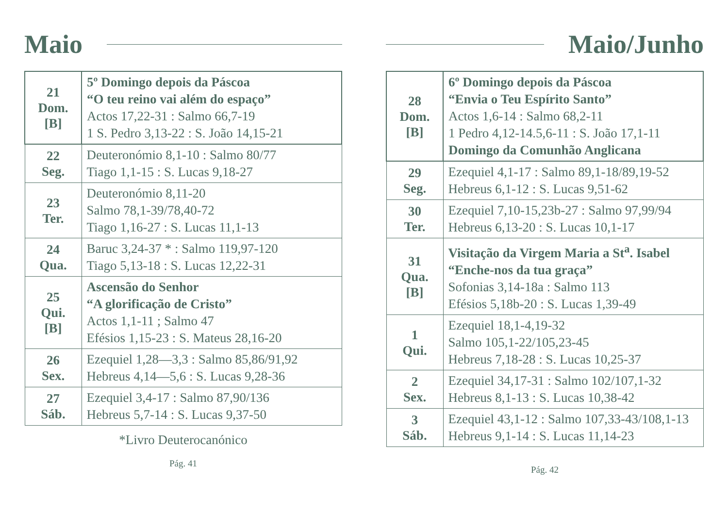Maio
| 21 Dom. [B] | 5º Domingo depois da Páscoa “O teu reino vai além do espaço” Actos 17,22-31 : Salmo 66,7-19 1 S. Pedro 3,13-22 : S. João 14,15-21 |
| 22 Seg. | Deuteronómio 8,1-10 : Salmo 80/77 Tiago 1,1-15 : S. Lucas 9,18-27 |
| 23 Ter. | Deuteronómio 8,11-20 Salmo 78,1-39/78,40-72 Tiago 1,16-27 : S. Lucas 11,1-13 |
| 24 Qua. | Baruc 3,24-37 * : Salmo 119,97-120 Tiago 5,13-18 : S. Lucas 12,22-31 |
| 25 Qui. [B] | Ascensão do Senhor “A glorificação de Cristo” Actos 1,1-11 ; Salmo 47 Efésios 1,15-23 : S. Mateus 28,16-20 |
| 26 Sex. | Ezequiel 1,28—3,3 : Salmo 85,86/91,92 Hebreus 4,14—5,6 : S. Lucas 9,28-36 |
| 27 Sáb. | Ezequiel 3,4-17 : Salmo 87,90/136 Hebreus 5,7-14 : S. Lucas 9,37-50 |
*Livro Deuterocanónico
Pág. 41
Maio/Junho
| 28 Dom. [B] | 6º Domingo depois da Páscoa “Envia o Teu Espírito Santo” Actos 1,6-14 : Salmo 68,2-11 1 Pedro 4,12-14.5,6-11 : S. João 17,1-11 Domingo da Comunhão Anglicana |
| 29 Seg. | Ezequiel 4,1-17 : Salmo 89,1-18/89,19-52 Hebreus 6,1-12 : S. Lucas 9,51-62 |
| 30 Ter. | Ezequiel 7,10-15,23b-27 : Salmo 97,99/94 Hebreus 6,13-20 : S. Lucas 10,1-17 |
| 31 Qua. [B] | Visitação da Virgem Maria a St<sup>a</sup>. Isabel “Enche-nos da tua graça” Sofonias 3,14-18a : Salmo 113 Efésios 5,18b-20 : S. Lucas 1,39-49 |
| 1 Qui. | Ezequiel 18,1-4,19-32 Salmo 105,1-22/105,23-45 Hebreus 7,18-28 : S. Lucas 10,25-37 |
| 2 Sex. | Ezequiel 34,17-31 : Salmo 102/107,1-32 Hebreus 8,1-13 : S. Lucas 10,38-42 |
| 3 Sáb. | Ezequiel 43,1-12 : Salmo 107,33-43/108,1-13 Hebreus 9,1-14 : S. Lucas 11,14-23 |
Pág. 42